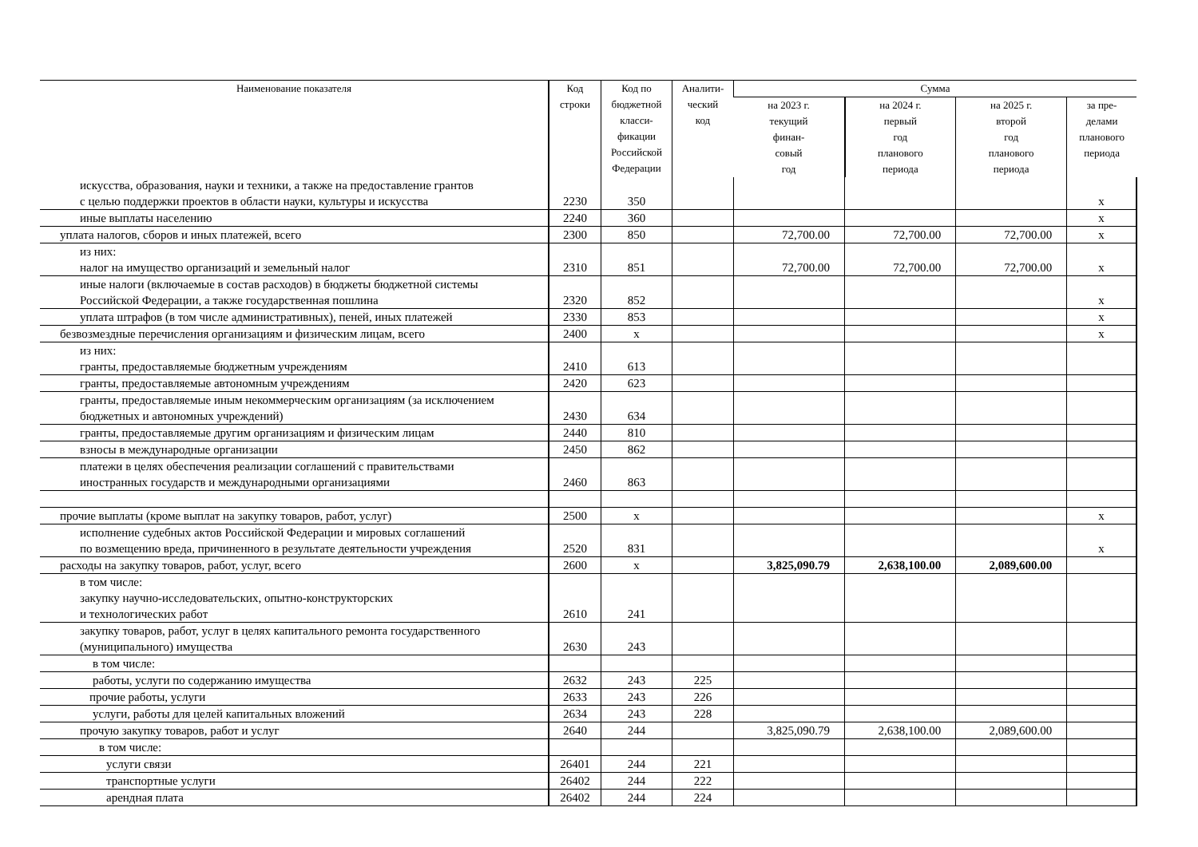| Наименование показателя | Код строки | Код по бюджетной класси- фикации Российской Федерации | Аналити- ческий код | Сумма | | | |
| --- | --- | --- | --- | --- | --- | --- | --- |
| | | | | на 2023 г. текущий финан- совый год | на 2024 г. первый год планового периода | на 2025 г. второй год планового периода | за пре- делами планового периода |
| искусства, образования, науки и техники, а также на предоставление грантов с целью поддержки проектов в области науки, культуры и искусства | 2230 | 350 | | | | | x |
| иные выплаты населению | 2240 | 360 | | | | | x |
| уплата налогов, сборов и иных платежей, всего | 2300 | 850 | | 72,700.00 | 72,700.00 | 72,700.00 | x |
| из них: налог на имущество организаций и земельный налог | 2310 | 851 | | 72,700.00 | 72,700.00 | 72,700.00 | x |
| иные налоги (включаемые в состав расходов) в бюджеты бюджетной системы Российской Федерации, а также государственная пошлина | 2320 | 852 | | | | | x |
| уплата штрафов (в том числе административных), пеней, иных платежей | 2330 | 853 | | | | | x |
| безвозмездные перечисления организациям и физическим лицам, всего | 2400 | x | | | | | x |
| из них: гранты, предоставляемые бюджетным учреждениям | 2410 | 613 | | | | | |
| гранты, предоставляемые автономным учреждениям | 2420 | 623 | | | | | |
| гранты, предоставляемые иным некоммерческим организациям (за исключением бюджетных и автономных учреждений) | 2430 | 634 | | | | | |
| гранты, предоставляемые другим организациям и физическим лицам | 2440 | 810 | | | | | |
| взносы в международные организации | 2450 | 862 | | | | | |
| платежи в целях обеспечения реализации соглашений с правительствами иностранных государств и международными организациями | 2460 | 863 | | | | | |
| прочие выплаты (кроме выплат на закупку товаров, работ, услуг) | 2500 | x | | | | | x |
| исполнение судебных актов Российской Федерации и мировых соглашений по возмещению вреда, причиненного в результате деятельности учреждения | 2520 | 831 | | | | | x |
| расходы на закупку товаров, работ, услуг, всего | 2600 | x | | 3,825,090.79 | 2,638,100.00 | 2,089,600.00 | |
| в том числе: закупку научно-исследовательских, опытно-конструкторских и технологических работ | 2610 | 241 | | | | | |
| закупку товаров, работ, услуг в целях капитального ремонта государственного (муниципального) имущества | 2630 | 243 | | | | | |
| в том числе: | | | | | | | |
| работы, услуги по содержанию имущества | 2632 | 243 | 225 | | | | |
| прочие работы, услуги | 2633 | 243 | 226 | | | | |
| услуги, работы для целей капитальных вложений | 2634 | 243 | 228 | | | | |
| прочую закупку товаров, работ и услуг | 2640 | 244 | | 3,825,090.79 | 2,638,100.00 | 2,089,600.00 | |
| в том числе: | | | | | | | |
| услуги связи | 26401 | 244 | 221 | | | | |
| транспортные услуги | 26402 | 244 | 222 | | | | |
| арендная плата | 26402 | 244 | 224 | | | | |